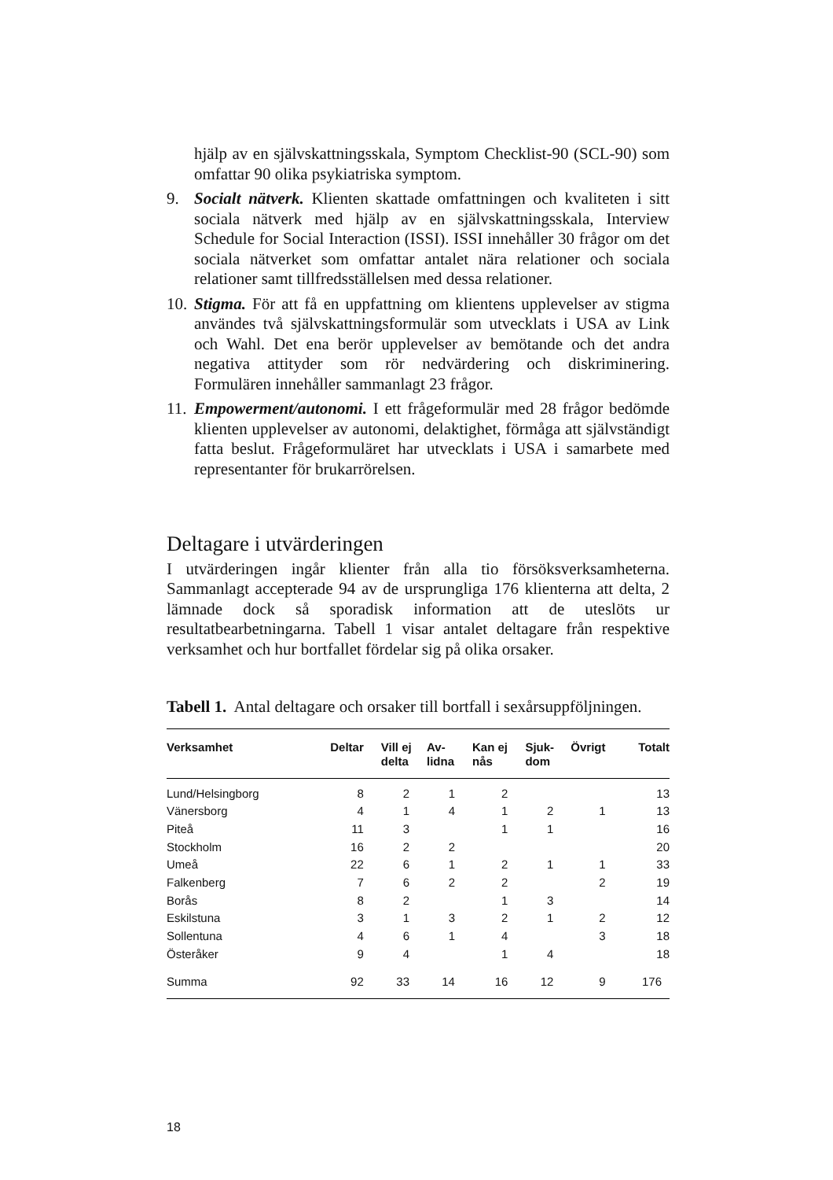hjälp av en självskattningsskala, Symptom Checklist-90 (SCL-90) som omfattar 90 olika psykiatriska symptom.
9. Socialt nätverk. Klienten skattade omfattningen och kvaliteten i sitt sociala nätverk med hjälp av en självskattningsskala, Interview Schedule for Social Interaction (ISSI). ISSI innehåller 30 frågor om det sociala nätverket som omfattar antalet nära relationer och sociala relationer samt tillfredsställelsen med dessa relationer.
10. Stigma. För att få en uppfattning om klientens upplevelser av stigma användes två självskattningsformulär som utvecklats i USA av Link och Wahl. Det ena berör upplevelser av bemötande och det andra negativa attityder som rör nedvärdering och diskriminering. Formulären innehåller sammanlagt 23 frågor.
11. Empowerment/autonomi. I ett frågeformulär med 28 frågor bedömde klienten upplevelser av autonomi, delaktighet, förmåga att självständigt fatta beslut. Frågeformuläret har utvecklats i USA i samarbete med representanter för brukarrörelsen.
Deltagare i utvärderingen
I utvärderingen ingår klienter från alla tio försöksverksamheterna. Sammanlagt accepterade 94 av de ursprungliga 176 klienterna att delta, 2 lämnade dock så sporadisk information att de uteslöts ur resultatbearbetningarna. Tabell 1 visar antalet deltagare från respektive verksamhet och hur bortfallet fördelar sig på olika orsaker.
Tabell 1. Antal deltagare och orsaker till bortfall i sexårsuppföljningen.
| Verksamhet | Deltar | Vill ej delta | Av- lidna | Kan ej nås | Sjuk- dom | Övrigt | Totalt |
| --- | --- | --- | --- | --- | --- | --- | --- |
| Lund/Helsingborg | 8 | 2 | 1 | 2 | | | 13 |
| Vänersborg | 4 | 1 | 4 | 1 | 2 | 1 | 13 |
| Piteå | 11 | 3 | | 1 | 1 | | 16 |
| Stockholm | 16 | 2 | 2 | | | | 20 |
| Umeå | 22 | 6 | 1 | 2 | 1 | 1 | 33 |
| Falkenberg | 7 | 6 | 2 | 2 | | 2 | 19 |
| Borås | 8 | 2 | | 1 | 3 | | 14 |
| Eskilstuna | 3 | 1 | 3 | 2 | 1 | 2 | 12 |
| Sollentuna | 4 | 6 | 1 | 4 | | 3 | 18 |
| Österåker | 9 | 4 | | 1 | 4 | | 18 |
| Summa | 92 | 33 | 14 | 16 | 12 | 9 | 176 |
18